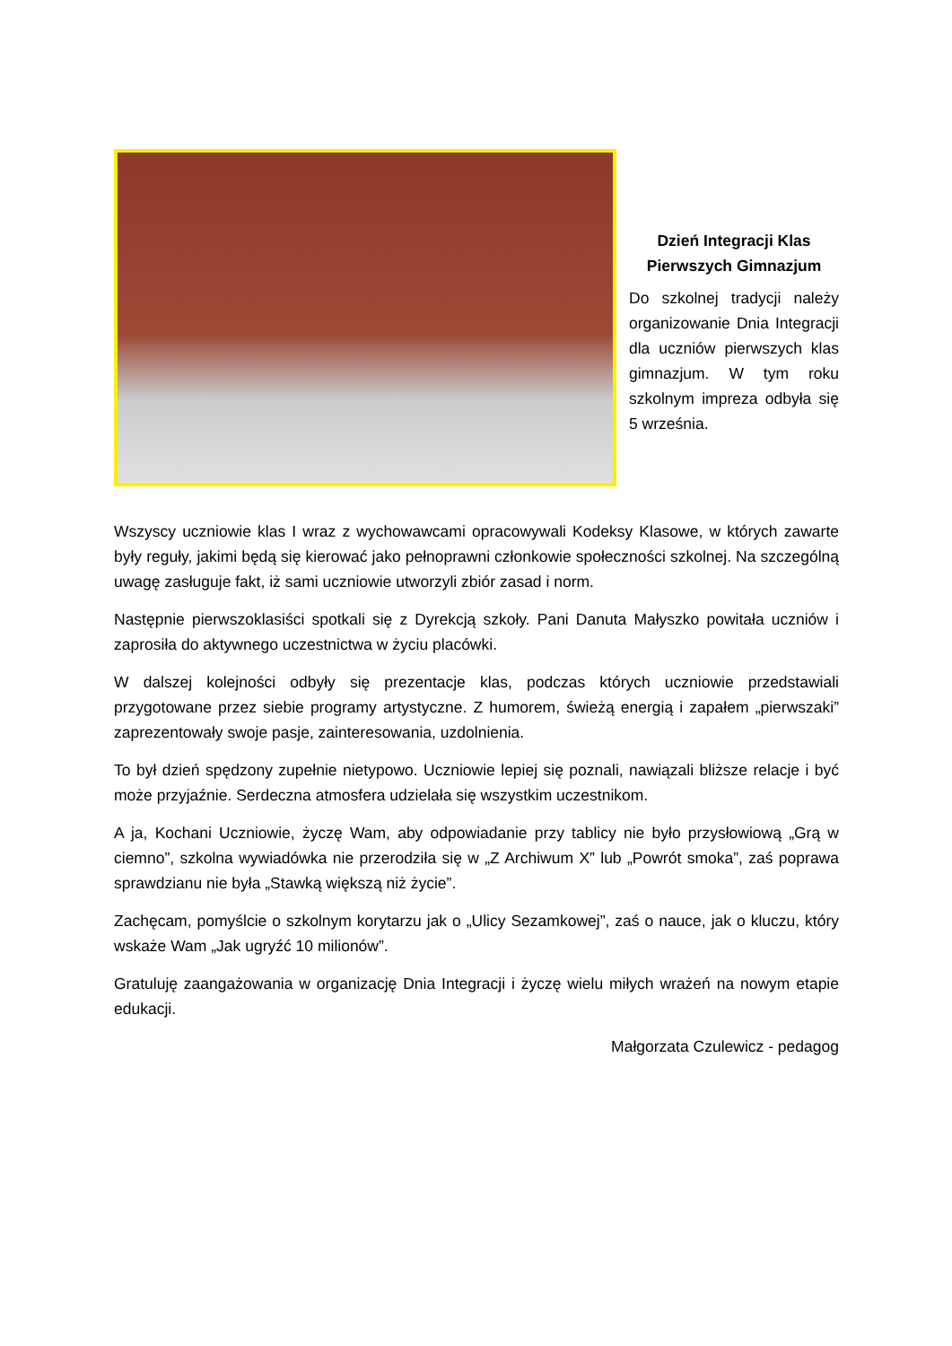Dzień Integracji Klas
Pierwszych Gimnazjum
Do szkolnej tradycji należy organizowanie Dnia Integracji dla uczniów pierwszych klas gimnazjum. W tym roku szkolnym impreza odbyła się 5 września.
Wszyscy uczniowie klas I wraz z wychowawcami opracowywali Kodeksy Klasowe, w których zawarte były reguły, jakimi będą się kierować jako pełnoprawni członkowie społeczności szkolnej. Na szczególną uwagę zasługuje fakt, iż sami uczniowie utworzyli zbiór zasad i norm.
Następnie pierwszoklasiści spotkali się z Dyrekcją szkoły. Pani Danuta Małyszko powitała uczniów i zaprosiła do aktywnego uczestnictwa w życiu placówki.
W dalszej kolejności odbyły się prezentacje klas, podczas których uczniowie przedstawiali przygotowane przez siebie programy artystyczne. Z humorem, świeżą energią i zapałem „pierwszaki” zaprezentowały swoje pasje, zainteresowania, uzdolnienia.
To był dzień spędzony zupełnie nietypowo. Uczniowie lepiej się poznali, nawiązali bliższe relacje i być może przyjaźnie. Serdeczna atmosfera udzielała się wszystkim uczestnikom.
A ja, Kochani Uczniowie, życzę Wam, aby odpowiadanie przy tablicy nie było przysłowiową „Grą w ciemno”, szkolna wywiadówka nie przerodziła się w „Z Archiwum X” lub „Powrót smoka”, zaś poprawa sprawdzianu nie była „Stawką większą niż życie”.
Zachęcam, pomyślcie o szkolnym korytarzu jak o „Ulicy Sezamkowej”, zaś o nauce, jak o kluczu, który wskaże Wam „Jak ugryźć 10 milionów”.
Gratuluję zaangażowania w organizację Dnia Integracji i życzę wielu miłych wrażeń na nowym etapie edukacji.
Małgorzata Czulewicz - pedagog